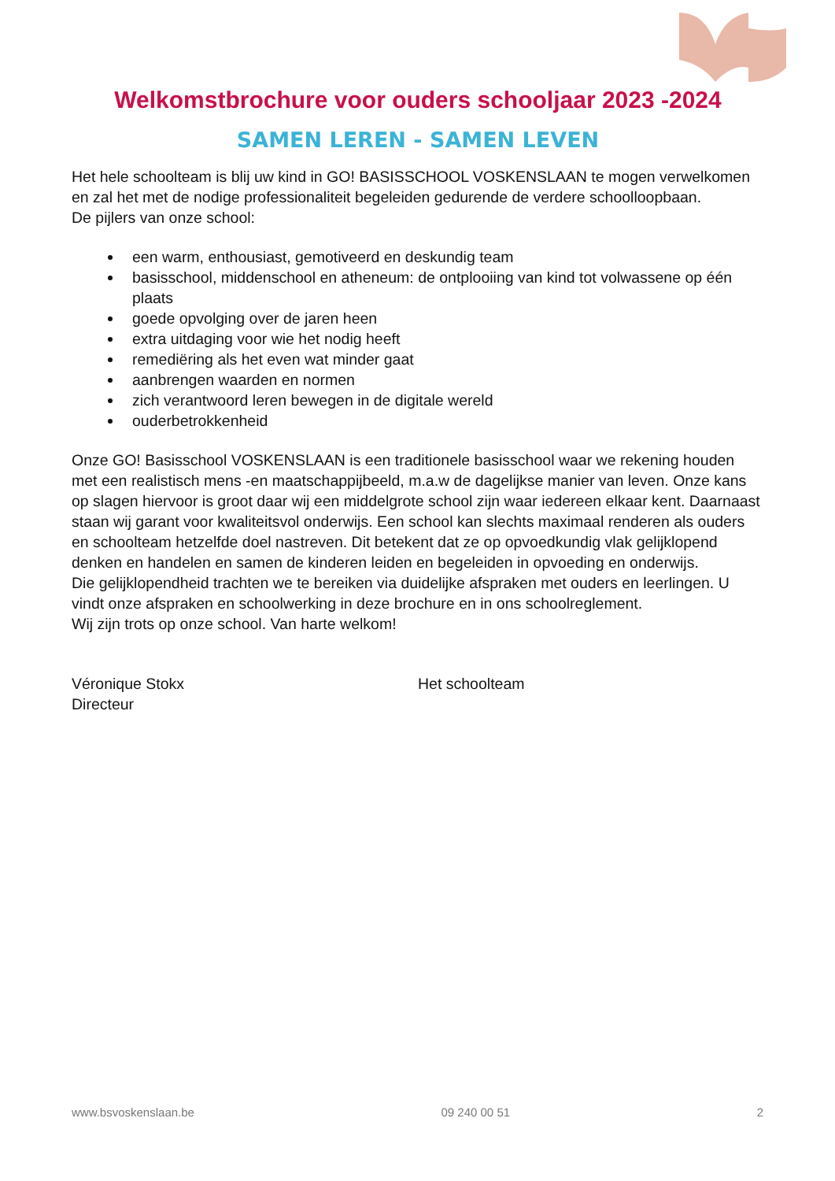Welkomstbrochure voor ouders schooljaar 2023 -2024
SAMEN LEREN - SAMEN LEVEN
Het hele schoolteam is blij uw kind in GO! BASISSCHOOL VOSKENSLAAN te mogen verwelkomen en zal het met de nodige professionaliteit begeleiden gedurende de verdere schoolloopbaan.
De pijlers van onze school:
een warm, enthousiast, gemotiveerd en deskundig team
basisschool, middenschool en atheneum: de ontplooiing van kind tot volwassene op één plaats
goede opvolging over de jaren heen
extra uitdaging voor wie het nodig heeft
remediëring als het even wat minder gaat
aanbrengen waarden en normen
zich verantwoord leren bewegen in de digitale wereld
ouderbetrokkenheid
Onze GO! Basisschool VOSKENSLAAN is een traditionele basisschool waar we rekening houden met een realistisch mens -en maatschappijbeeld, m.a.w de dagelijkse manier van leven. Onze kans op slagen hiervoor is groot daar wij een middelgrote school zijn waar iedereen elkaar kent. Daarnaast staan wij garant voor kwaliteitsvol onderwijs. Een school kan slechts maximaal renderen als ouders en schoolteam hetzelfde doel nastreven. Dit betekent dat ze op opvoedkundig vlak gelijklopend denken en handelen en samen de kinderen leiden en begeleiden in opvoeding en onderwijs.
Die gelijklopendheid trachten we te bereiken via duidelijke afspraken met ouders en leerlingen. U vindt onze afspraken en schoolwerking in deze brochure en in ons schoolreglement.
Wij zijn trots op onze school. Van harte welkom!
Véronique Stokx
Directeur
Het schoolteam
www.bsvoskenslaan.be 09 240 00 51 2